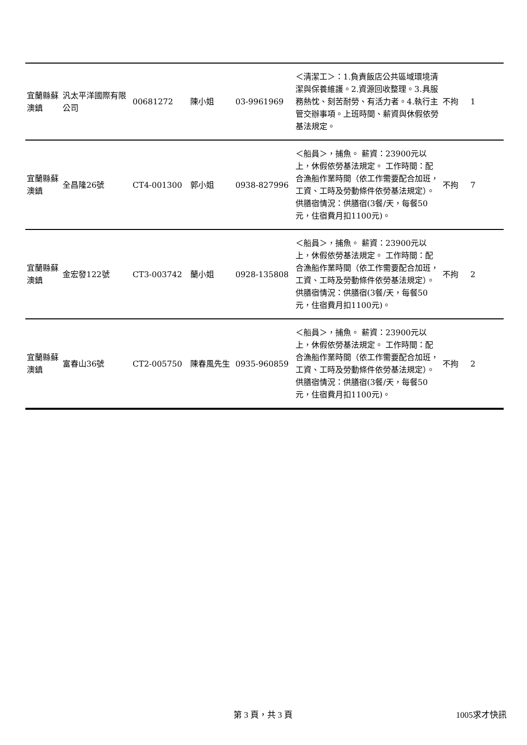| 宜蘭縣蘇澳鎮 | 汎太平洋國際有限公司 | 00681272 | 陳小姐 | 03-9961969 | ＜清潔工＞：1.負責飯店公共區域環境清潔與保養維護。2.資源回收整理。3.具服務熱忱、刻苦耐勞、有活力者。4.執行主管交辦事項。上班時間、薪資與休假依勞基法規定。 | 不拘 | 1 |
| 宜蘭縣蘇澳鎮 | 全昌隆26號 | CT4-001300 | 郭小姐 | 0938-827996 | ＜船員＞，捕魚。 薪資：23900元以上，休假依勞基法規定。 工作時間：配合漁船作業時間（依工作需要配合加班，工資、工時及勞動條件依勞基法規定）。 供膳宿情況：供膳宿(3餐/天，每餐50元，住宿費月扣1100元)。 | 不拘 | 7 |
| 宜蘭縣蘇澳鎮 | 金宏發122號 | CT3-003742 | 蘭小姐 | 0928-135808 | ＜船員＞，捕魚。 薪資：23900元以上，休假依勞基法規定。 工作時間：配合漁船作業時間（依工作需要配合加班，工資、工時及勞動條件依勞基法規定）。 供膳宿情況：供膳宿(3餐/天，每餐50元，住宿費月扣1100元)。 | 不拘 | 2 |
| 宜蘭縣蘇澳鎮 | 富春山36號 | CT2-005750 | 陳春風先生 | 0935-960859 | ＜船員＞，捕魚。 薪資：23900元以上，休假依勞基法規定。 工作時間：配合漁船作業時間（依工作需要配合加班，工資、工時及勞動條件依勞基法規定）。 供膳宿情況：供膳宿(3餐/天，每餐50元，住宿費月扣1100元)。 | 不拘 | 2 |
第 3 頁，共 3 頁 1005求才快訊